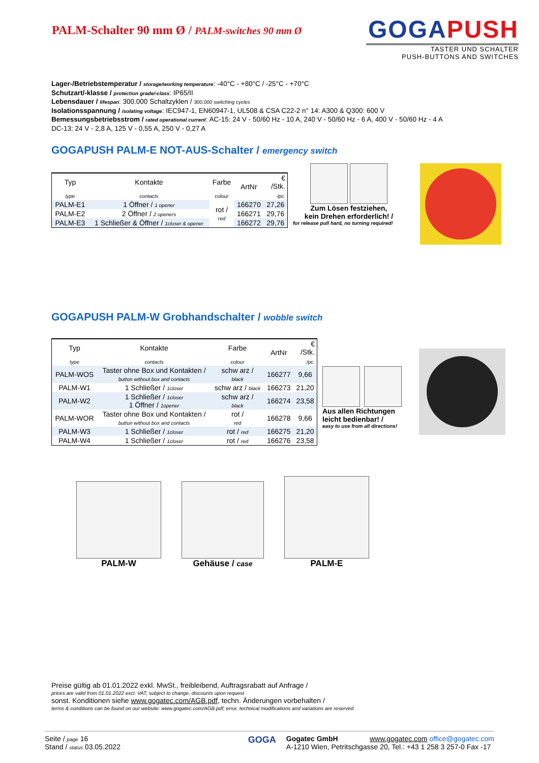PALM-Schalter 90 mm Ø / PALM-switches 90 mm Ø
GOGAPUSH
TASTER UND SCHALTER
PUSH-BUTTONS AND SWITCHES
Lager-/Betriebstemperatur / storage/working temperature: -40°C - +80°C / -25°C - +70°C
Schutzart/-klasse / protection grade/-class: IP65/II
Lebensdauer / lifespan: 300.000 Schaltzyklen / 300.000 switching cycles
Isolationsspannung / isolating voltage: IEC947-1, EN60947-1, UL508 & CSA C22-2 n° 14: A300 & Q300: 600 V
Bemessungsbetriebsstrom / rated operational current: AC-15: 24 V - 50/60 Hz - 10 A, 240 V - 50/60 Hz - 6 A, 400 V - 50/60 Hz - 4 A
DC-13: 24 V - 2,8 A, 125 V - 0,55 A, 250 V - 0,27 A
GOGAPUSH PALM-E NOT-AUS-Schalter / emergency switch
| Typ | Kontakte | Farbe | ArtNr | € /Stk. |
| --- | --- | --- | --- | --- |
| type | contacts | colour | | /pc. |
| PALM-E1 | 1 Öffner / 1 opener | rot / red | 166270 | 27,26 |
| PALM-E2 | 2 Öffner / 2 openers | | 166271 | 29,76 |
| PALM-E3 | 1 Schließer & Öffner / 1closer & opener | | 166272 | 29,76 |
Zum Lösen festziehen,
kein Drehen erforderlich! /
for release pull hard, no turning required!
GOGAPUSH PALM-W Grobhandschalter / wobble switch
| Typ | Kontakte | Farbe | ArtNr | € /Stk. |
| --- | --- | --- | --- | --- |
| type | contacts | colour | | /pc. |
| PALM-WOS | Taster ohne Box und Kontakten / button without box and contacts | schw arz / black | 166277 | 9,66 |
| PALM-W1 | 1 Schließer / 1closer | schw arz / black | 166273 | 21,20 |
| PALM-W2 | 1 Schließer / 1closer 1 Öffner / 1opener | schw arz / black | 166274 | 23,58 |
| PALM-WOR | Taster ohne Box und Kontakten / button without box and contacts | rot / red | 166278 | 9,66 |
| PALM-W3 | 1 Schließer / 1closer | rot / red | 166275 | 21,20 |
| PALM-W4 | 1 Schließer / 1closer | rot / red | 166276 | 23,58 |
Aus allen Richtungen
leicht bedienbar! /
easy to use from all directions!
PALM-W
Gehäuse / case
PALM-E
Preise gültig ab 01.01.2022 exkl. MwSt., freibleibend, Auftragsrabatt auf Anfrage /
prices are valid from 01.01.2022 excl. VAT, subject to change, discounts upon request
sonst. Konditionen siehe www.gogatec.com/AGB.pdf, techn. Änderungen vorbehalten /
terms & conditions can be found on our website: www.gogatec.com/AGB.pdf; error, technical modifications and variations are reserved
Seite / page 16
Stand / status 03.05.2022
GOGA
Gogatec GmbH www.gogatec.com office@gogatec.com
A-1210 Wien, Petritschgasse 20, Tel.: +43 1 258 3 257-0 Fax -17